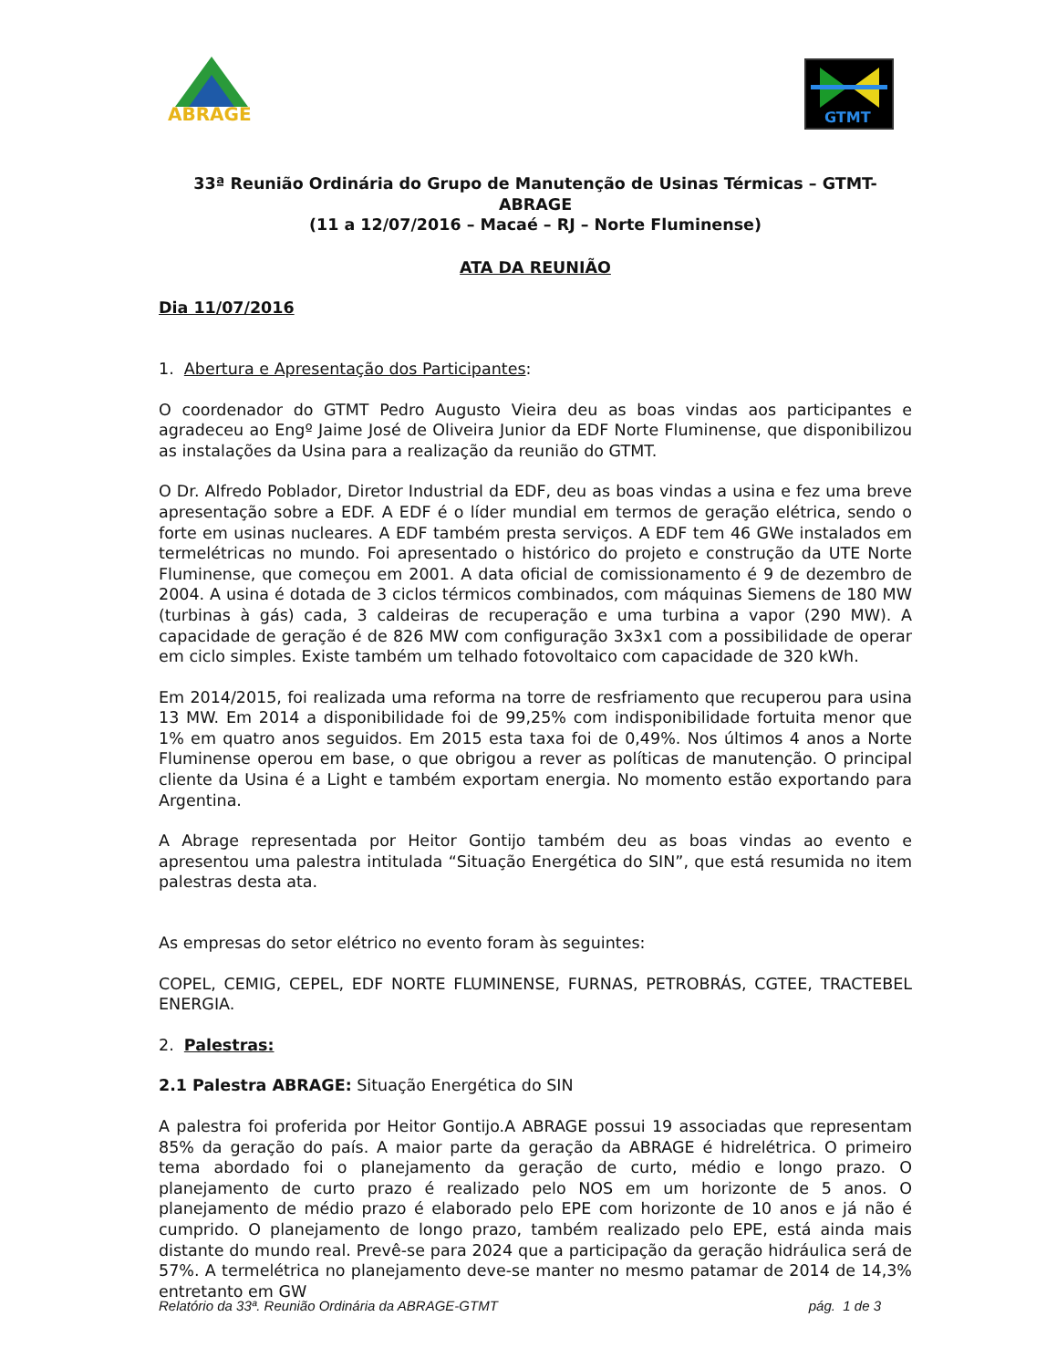ABRAGE
GTMT
33ª Reunião Ordinária do Grupo de Manutenção de Usinas Térmicas – GTMT-ABRAGE
(11 a 12/07/2016 – Macaé – RJ – Norte Fluminense)
ATA DA REUNIÃO
Dia 11/07/2016
1. Abertura e Apresentação dos Participantes:
O coordenador do GTMT Pedro Augusto Vieira deu as boas vindas aos participantes e agradeceu ao Engº Jaime José de Oliveira Junior da EDF Norte Fluminense, que disponibilizou as instalações da Usina para a realização da reunião do GTMT.
O Dr. Alfredo Poblador, Diretor Industrial da EDF, deu as boas vindas a usina e fez uma breve apresentação sobre a EDF. A EDF é o líder mundial em termos de geração elétrica, sendo o forte em usinas nucleares. A EDF também presta serviços. A EDF tem 46 GWe instalados em termelétricas no mundo. Foi apresentado o histórico do projeto e construção da UTE Norte Fluminense, que começou em 2001. A data oficial de comissionamento é 9 de dezembro de 2004. A usina é dotada de 3 ciclos térmicos combinados, com máquinas Siemens de 180 MW (turbinas à gás) cada, 3 caldeiras de recuperação e uma turbina a vapor (290 MW). A capacidade de geração é de 826 MW com configuração 3x3x1 com a possibilidade de operar em ciclo simples. Existe também um telhado fotovoltaico com capacidade de 320 kWh.
Em 2014/2015, foi realizada uma reforma na torre de resfriamento que recuperou para usina 13 MW. Em 2014 a disponibilidade foi de 99,25% com indisponibilidade fortuita menor que 1% em quatro anos seguidos. Em 2015 esta taxa foi de 0,49%. Nos últimos 4 anos a Norte Fluminense operou em base, o que obrigou a rever as políticas de manutenção. O principal cliente da Usina é a Light e também exportam energia. No momento estão exportando para Argentina.
A Abrage representada por Heitor Gontijo também deu as boas vindas ao evento e apresentou uma palestra intitulada “Situação Energética do SIN”, que está resumida no item palestras desta ata.
As empresas do setor elétrico no evento foram às seguintes:
COPEL, CEMIG, CEPEL, EDF NORTE FLUMINENSE, FURNAS, PETROBRÁS, CGTEE, TRACTEBEL ENERGIA.
2. Palestras:
2.1 Palestra ABRAGE: Situação Energética do SIN
A palestra foi proferida por Heitor Gontijo.A ABRAGE possui 19 associadas que representam 85% da geração do país. A maior parte da geração da ABRAGE é hidrelétrica. O primeiro tema abordado foi o planejamento da geração de curto, médio e longo prazo. O planejamento de curto prazo é realizado pelo NOS em um horizonte de 5 anos. O planejamento de médio prazo é elaborado pelo EPE com horizonte de 10 anos e já não é cumprido. O planejamento de longo prazo, também realizado pelo EPE, está ainda mais distante do mundo real. Prevê-se para 2024 que a participação da geração hidráulica será de 57%. A termelétrica no planejamento deve-se manter no mesmo patamar de 2014 de 14,3% entretanto em GW
Relatório da 33ª. Reunião Ordinária da ABRAGE-GTMT pág. 1 de 3